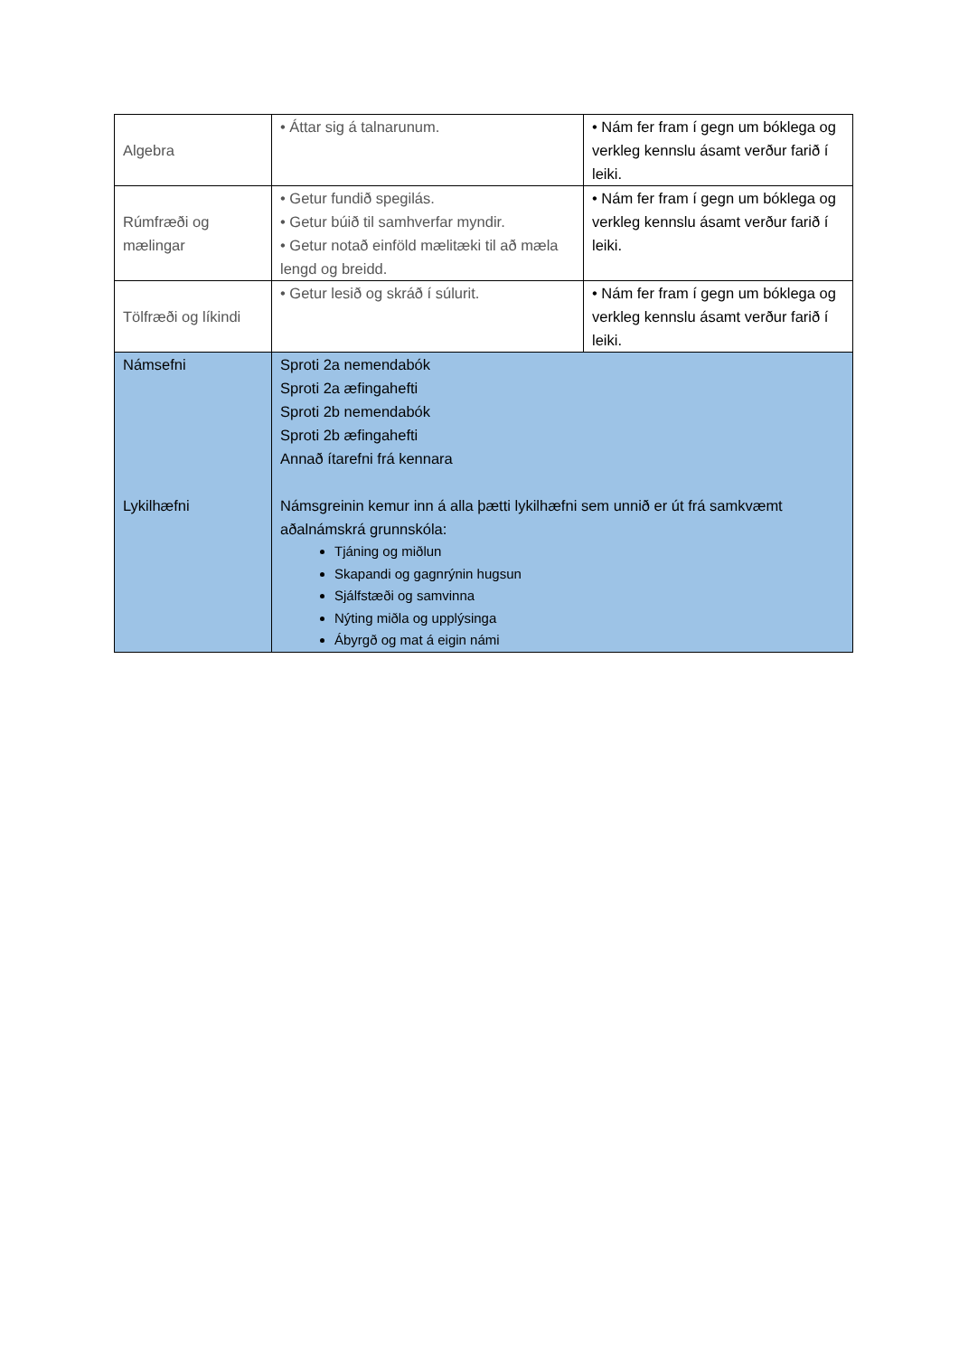| Algebra | • Áttar sig á talnarunum. | • Nám fer fram í gegn um bóklega og verkleg kennslu ásamt verður farið í leiki. |
| Rúmfræði og mælingar | • Getur fundið spegilás. • Getur búið til samhverfar myndir. • Getur notað einföld mælitæki til að mæla lengd og breidd. | • Nám fer fram í gegn um bóklega og verkleg kennslu ásamt verður farið í leiki. |
| Tölfræði og líkindi | • Getur lesið og skráð í súlurit. | • Nám fer fram í gegn um bóklega og verkleg kennslu ásamt verður farið í leiki. |
| Námsefni Lykilhæfni | Sproti 2a nemendabók Sproti 2a æfingahefti Sproti 2b nemendabók Sproti 2b æfingahefti Annað ítarefni frá kennara Námsgreinin kemur inn á alla þætti lykilhæfni sem unnið er út frá samkvæmt aðalnámskrá grunnskóla: Tjáning og miðlun Skapandi og gagnrýnin hugsun Sjálfstæði og samvinna Nýting miðla og upplýsinga Ábyrgð og mat á eigin námi | |